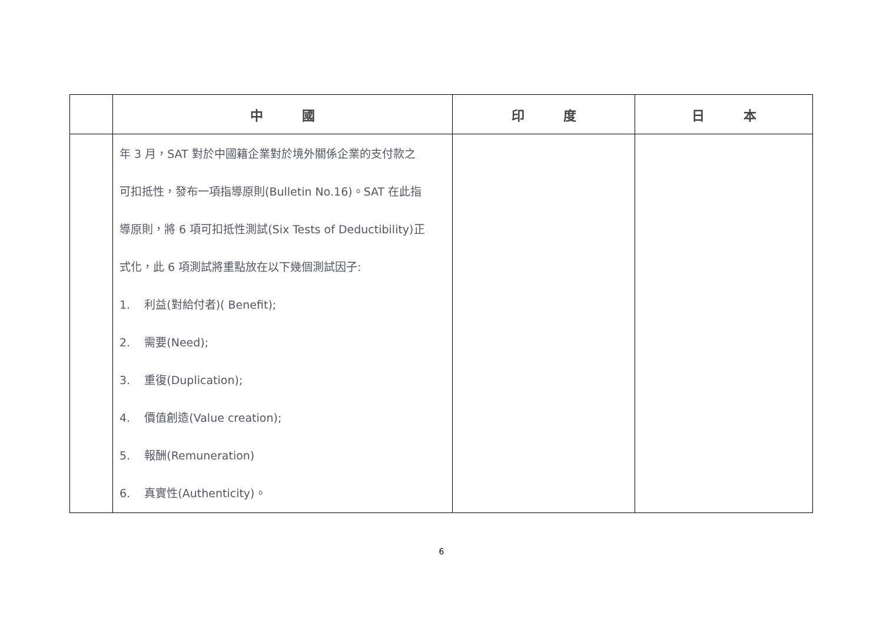| | 中 國 | 印 度 | 日 本 |
| --- | --- | --- | --- |
| | 年 3 月，SAT 對於中國籍企業對於境外關係企業的支付款之 可扣抵性，發布一項指導原則(Bulletin No.16)。SAT 在此指 導原則，將 6 項可扣抵性測試(Six Tests of Deductibility)正 式化，此 6 項測試將重點放在以下幾個測試因子: 1. 利益(對給付者)( Benefit); 2. 需要(Need); 3. 重復(Duplication); 4. 價值創造(Value creation); 5. 報酬(Remuneration) 6. 真實性(Authenticity)。 | | |
6